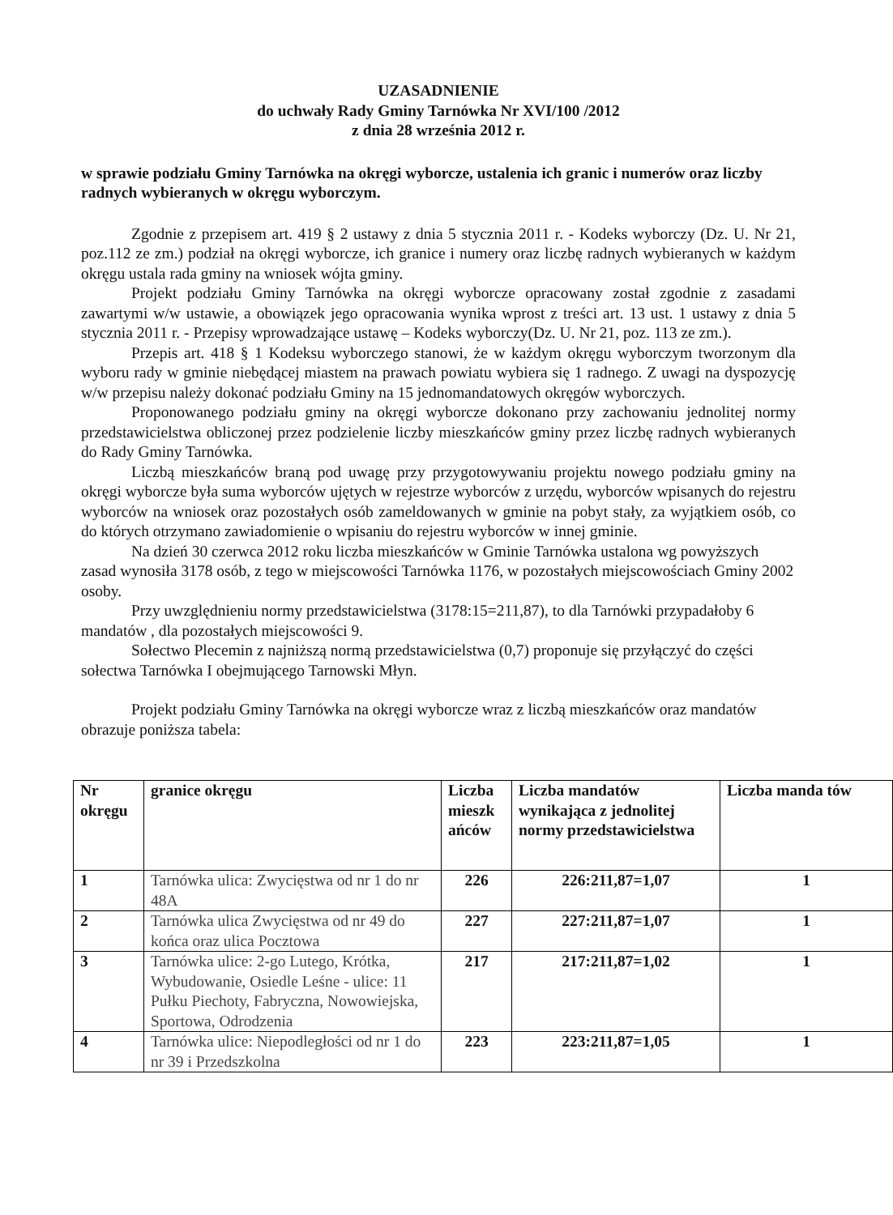UZASADNIENIE
do uchwały Rady Gminy Tarnówka Nr XVI/100 /2012
z dnia 28 września 2012 r.
w sprawie podziału Gminy Tarnówka na okręgi wyborcze, ustalenia ich granic i numerów oraz liczby radnych wybieranych w okręgu wyborczym.
Zgodnie z przepisem art. 419 § 2 ustawy z dnia 5 stycznia 2011 r. - Kodeks wyborczy (Dz. U. Nr 21, poz.112 ze zm.) podział na okręgi wyborcze, ich granice i numery oraz liczbę radnych wybieranych w każdym okręgu ustala rada gminy na wniosek wójta gminy.
Projekt podziału Gminy Tarnówka na okręgi wyborcze opracowany został zgodnie z zasadami zawartymi w/w ustawie, a obowiązek jego opracowania wynika wprost z treści art. 13 ust. 1 ustawy z dnia 5 stycznia 2011 r. - Przepisy wprowadzające ustawę – Kodeks wyborczy(Dz. U. Nr 21, poz. 113 ze zm.).
Przepis art. 418 § 1 Kodeksu wyborczego stanowi, że w każdym okręgu wyborczym tworzonym dla wyboru rady w gminie niebędącej miastem na prawach powiatu wybiera się 1 radnego. Z uwagi na dyspozycję w/w przepisu należy dokonać podziału Gminy na 15 jednomandatowych okręgów wyborczych.
Proponowanego podziału gminy na okręgi wyborcze dokonano przy zachowaniu jednolitej normy przedstawicielstwa obliczonej przez podzielenie liczby mieszkańców gminy przez liczbę radnych wybieranych do Rady Gminy Tarnówka.
Liczbą mieszkańców braną pod uwagę przy przygotowywaniu projektu nowego podziału gminy na okręgi wyborcze była suma wyborców ujętych w rejestrze wyborców z urzędu, wyborców wpisanych do rejestru wyborców na wniosek oraz pozostałych osób zameldowanych w gminie na pobyt stały, za wyjątkiem osób, co do których otrzymano zawiadomienie o wpisaniu do rejestru wyborców w innej gminie.
Na dzień 30 czerwca 2012 roku liczba mieszkańców w Gminie Tarnówka ustalona wg powyższych zasad wynosiła 3178 osób, z tego w miejscowości Tarnówka 1176, w pozostałych miejscowościach Gminy 2002 osoby.
Przy uwzględnieniu normy przedstawicielstwa (3178:15=211,87), to dla Tarnówki przypadałoby 6 mandatów , dla pozostałych miejscowości 9.
Sołectwo Plecemin z najniższą normą przedstawicielstwa (0,7) proponuje się przyłączyć do części sołectwa Tarnówka I obejmującego Tarnowski Młyn.
Projekt podziału Gminy Tarnówka na okręgi wyborcze wraz z liczbą mieszkańców oraz mandatów obrazuje poniższa tabela:
| Nr okręgu | granice okręgu | Liczba mieszk ańców | Liczba mandatów wynikająca z jednolitej normy przedstawicielstwa | Liczba manda tów |
| --- | --- | --- | --- | --- |
| 1 | Tarnówka ulica: Zwycięstwa od nr 1 do nr 48A | 226 | 226:211,87=1,07 | 1 |
| 2 | Tarnówka ulica Zwycięstwa od nr 49 do końca oraz ulica Pocztowa | 227 | 227:211,87=1,07 | 1 |
| 3 | Tarnówka ulice: 2-go Lutego, Krótka, Wybudowanie, Osiedle Leśne - ulice: 11 Pułku Piechoty, Fabryczna, Nowowiejska, Sportowa, Odrodzenia | 217 | 217:211,87=1,02 | 1 |
| 4 | Tarnówka ulice: Niepodległości od nr 1 do nr 39 i Przedszkolna | 223 | 223:211,87=1,05 | 1 |